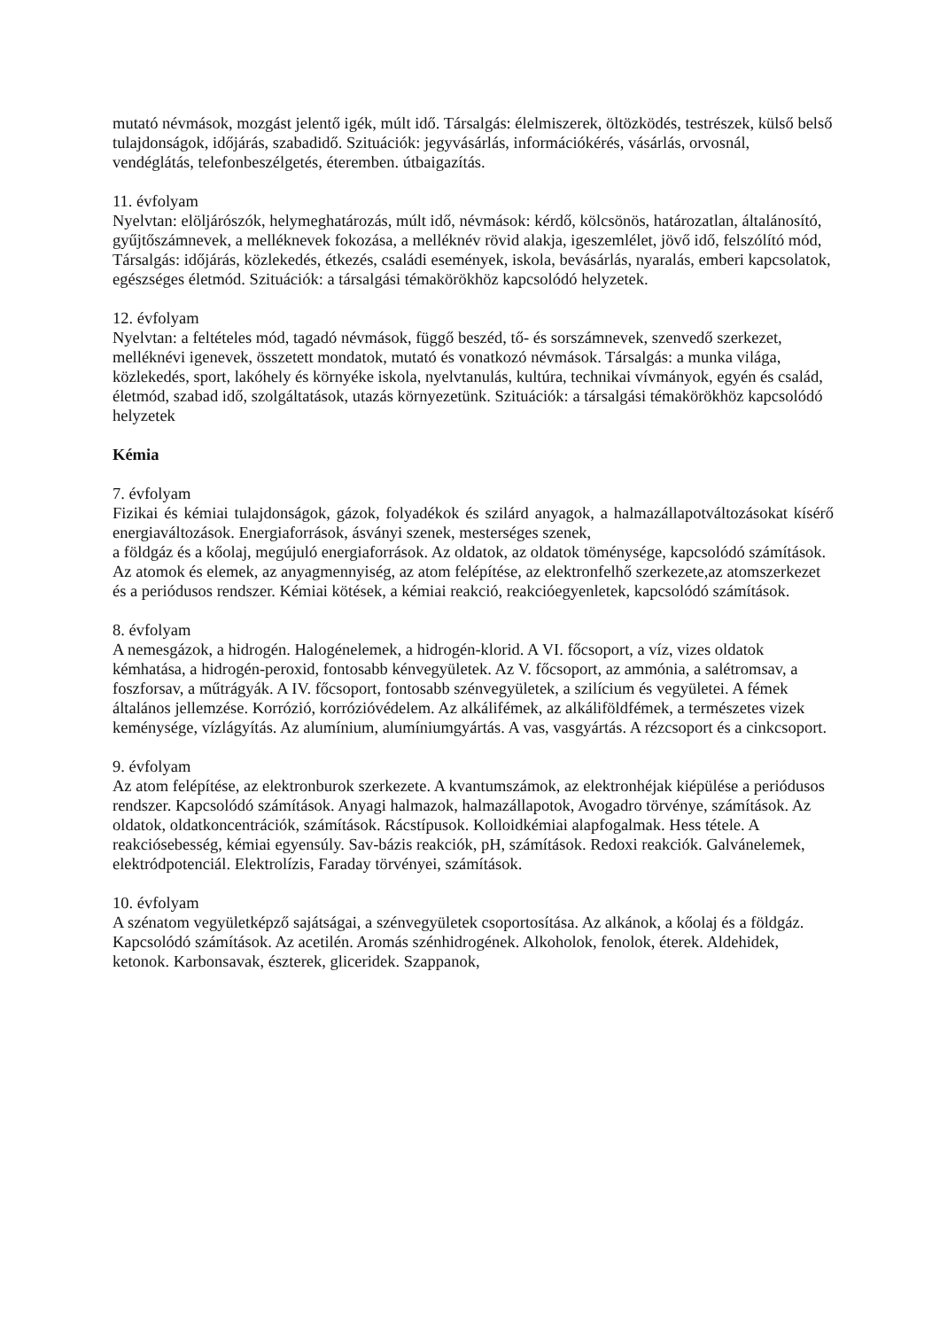mutató névmások, mozgást jelentő igék, múlt idő. Társalgás: élelmiszerek, öltözködés, testrészek, külső belső tulajdonságok, időjárás, szabadidő. Szituációk: jegyvásárlás, információkérés, vásárlás, orvosnál, vendéglátás, telefonbeszélgetés, éteremben. útbaigazítás.
11. évfolyam
Nyelvtan: elöljárószók, helymeghatározás, múlt idő, névmások: kérdő, kölcsönös, határozatlan, általánosító, gyűjtőszámnevek, a melléknevek fokozása, a melléknév rövid alakja, igeszemlélet, jövő idő, felszólító mód, Társalgás: időjárás, közlekedés, étkezés, családi események, iskola, bevásárlás, nyaralás, emberi kapcsolatok, egészséges életmód. Szituációk: a társalgási témakörökhöz kapcsolódó helyzetek.
12. évfolyam
Nyelvtan: a feltételes mód, tagadó névmások, függő beszéd, tő- és sorszámnevek, szenvedő szerkezet, melléknévi igenevek, összetett mondatok, mutató és vonatkozó névmások. Társalgás: a munka világa, közlekedés, sport, lakóhely és környéke iskola, nyelvtanulás, kultúra, technikai vívmányok, egyén és család, életmód, szabad idő, szolgáltatások, utazás környezetünk. Szituációk: a társalgási témakörökhöz kapcsolódó helyzetek
Kémia
7. évfolyam
Fizikai és kémiai tulajdonságok, gázok, folyadékok és szilárd anyagok, a halmazállapotváltozásokat kísérő energiaváltozások. Energiaforrások, ásványi szenek, mesterséges szenek,
a földgáz és a kőolaj, megújuló energiaforrások. Az oldatok, az oldatok töménysége, kapcsolódó számítások. Az atomok és elemek, az anyagmennyiség, az atom felépítése, az elektronfelhő szerkezete,az atomszerkezet és a periódusos rendszer. Kémiai kötések, a kémiai reakció, reakcióegyenletek, kapcsolódó számítások.
8. évfolyam
A nemesgázok, a hidrogén. Halogénelemek, a hidrogén-klorid. A VI. főcsoport, a víz, vizes oldatok kémhatása, a hidrogén-peroxid, fontosabb kénvegyületek. Az V. főcsoport, az ammónia, a salétromsav, a foszforsav, a műtrágyák. A IV. főcsoport, fontosabb szénvegyületek, a szilícium és vegyületei. A fémek általános jellemzése. Korrózió, korrózióvédelem. Az alkálifémek, az alkáliföldfémek, a természetes vizek keménysége, vízlágyítás. Az alumínium, alumíniumgyártás. A vas, vasgyártás. A rézcsoport és a cinkcsoport.
9. évfolyam
Az atom felépítése, az elektronburok szerkezete. A kvantumszámok, az elektronhéjak kiépülése a periódusos rendszer. Kapcsolódó számítások. Anyagi halmazok, halmazállapotok, Avogadro törvénye, számítások. Az oldatok, oldatkoncentrációk, számítások. Rácstípusok. Kolloidkémiai alapfogalmak. Hess tétele. A reakciósebesség, kémiai egyensúly. Sav-bázis reakciók, pH, számítások. Redoxi reakciók. Galvánelemek, elektródpotenciál. Elektrolízis, Faraday törvényei, számítások.
10. évfolyam
A szénatom vegyületképző sajátságai, a szénvegyületek csoportosítása. Az alkánok, a kőolaj és a földgáz. Kapcsolódó számítások. Az acetilén. Aromás szénhidrogének. Alkoholok, fenolok, éterek. Aldehidek, ketonok. Karbonsavak, észterek, gliceridek. Szappanok,